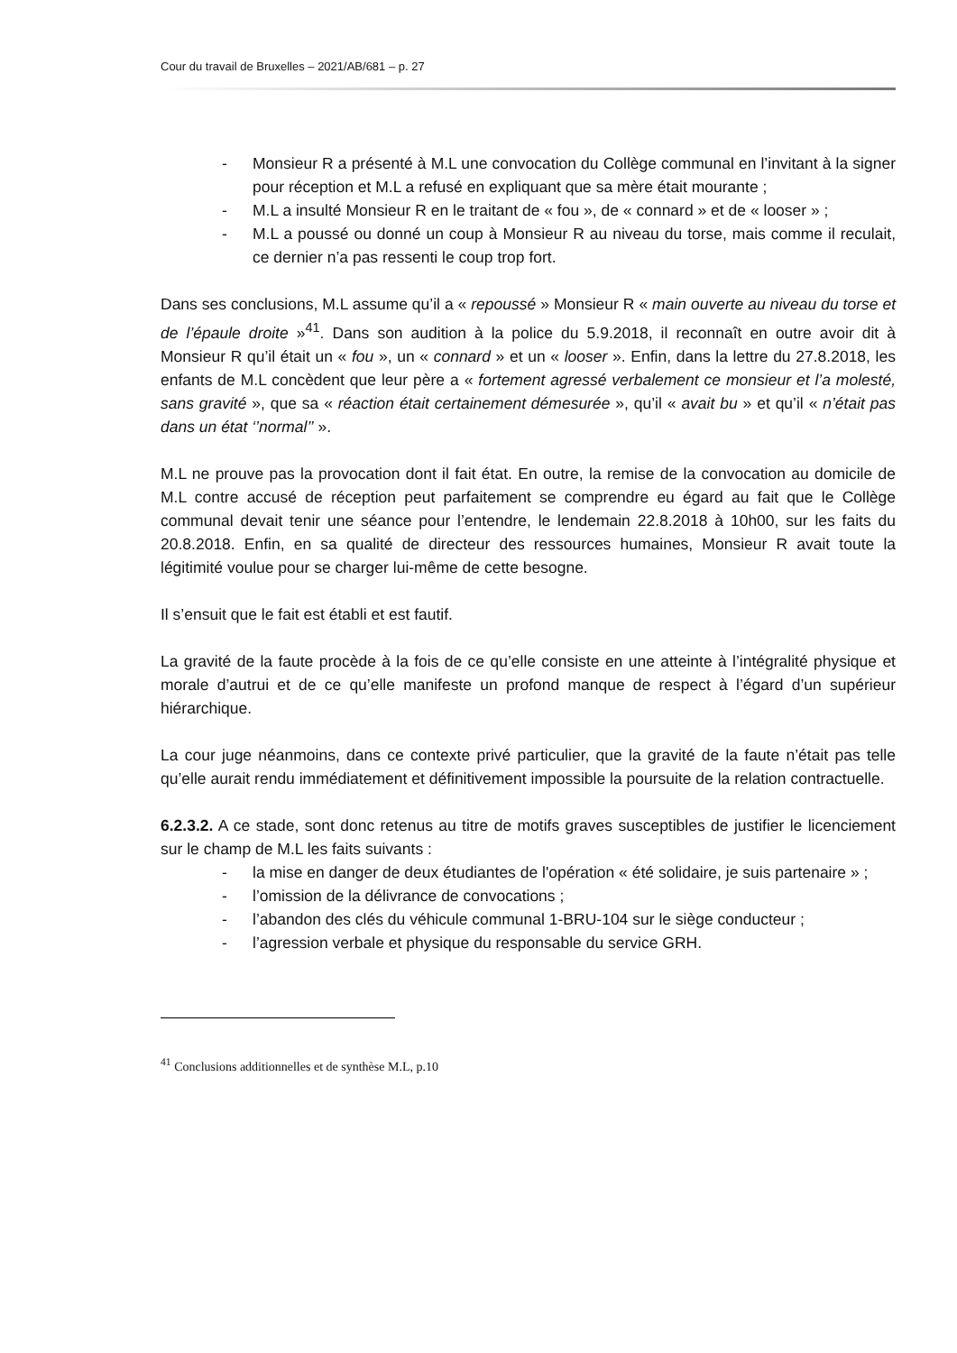Cour du travail de Bruxelles – 2021/AB/681 – p. 27
- Monsieur R a présenté à M.L une convocation du Collège communal en l’invitant à la signer pour réception et M.L a refusé en expliquant que sa mère était mourante ;
- M.L a insulté Monsieur R en le traitant de « fou », de « connard » et de « looser » ;
- M.L a poussé ou donné un coup à Monsieur R au niveau du torse, mais comme il reculait, ce dernier n’a pas ressenti le coup trop fort.
Dans ses conclusions, M.L assume qu’il a « repoussé » Monsieur R « main ouverte au niveau du torse et de l’épaule droite »<sup>41</sup>. Dans son audition à la police du 5.9.2018, il reconnaît en outre avoir dit à Monsieur R qu’il était un « fou », un « connard » et un « looser ». Enfin, dans la lettre du 27.8.2018, les enfants de M.L concèdent que leur père a « fortement agressé verbalement ce monsieur et l’a molesté, sans gravité », que sa « réaction était certainement démesurée », qu’il « avait bu » et qu’il « n’était pas dans un état ‘’normal’’ ».
M.L ne prouve pas la provocation dont il fait état. En outre, la remise de la convocation au domicile de M.L contre accusé de réception peut parfaitement se comprendre eu égard au fait que le Collège communal devait tenir une séance pour l’entendre, le lendemain 22.8.2018 à 10h00, sur les faits du 20.8.2018. Enfin, en sa qualité de directeur des ressources humaines, Monsieur R avait toute la légitimité voulue pour se charger lui-même de cette besogne.
Il s’ensuit que le fait est établi et est fautif.
La gravité de la faute procède à la fois de ce qu’elle consiste en une atteinte à l’intégralité physique et morale d’autrui et de ce qu’elle manifeste un profond manque de respect à l’égard d’un supérieur hiérarchique.
La cour juge néanmoins, dans ce contexte privé particulier, que la gravité de la faute n’était pas telle qu’elle aurait rendu immédiatement et définitivement impossible la poursuite de la relation contractuelle.
6.2.3.2. A ce stade, sont donc retenus au titre de motifs graves susceptibles de justifier le licenciement sur le champ de M.L les faits suivants :
- la mise en danger de deux étudiantes de l'opération « été solidaire, je suis partenaire » ;
- l’omission de la délivrance de convocations ;
- l’abandon des clés du véhicule communal 1-BRU-104 sur le siège conducteur ;
- l’agression verbale et physique du responsable du service GRH.
<sup>41</sup> Conclusions additionnelles et de synthèse M.L, p.10